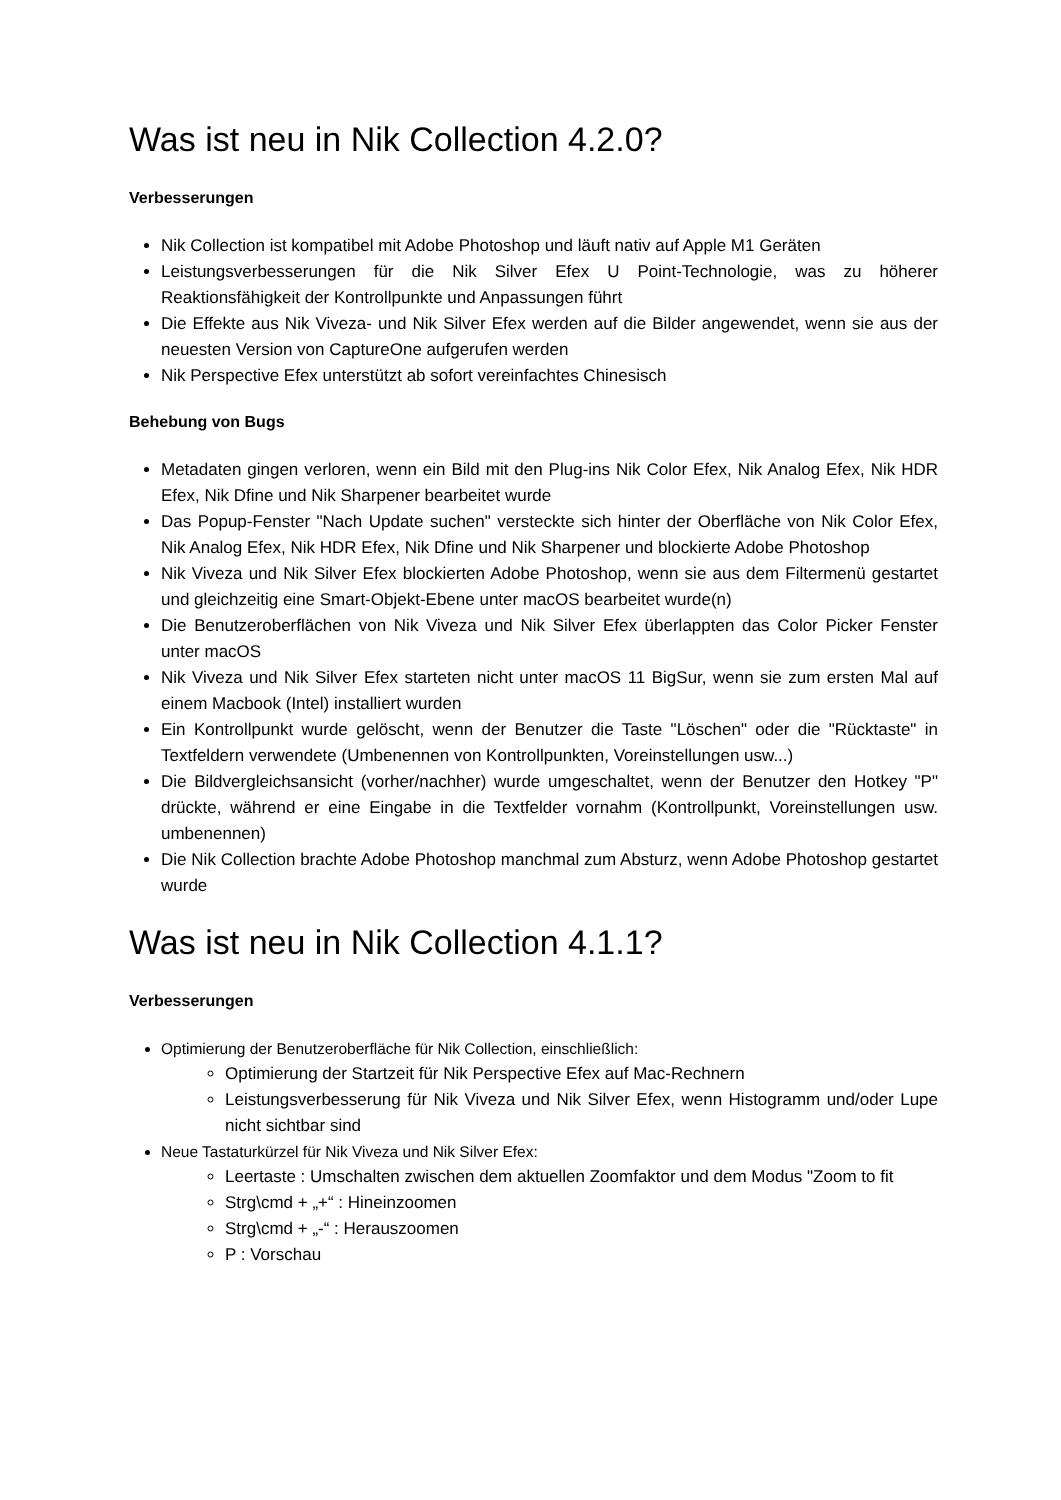Was ist neu in Nik Collection 4.2.0?
Verbesserungen
Nik Collection ist kompatibel mit Adobe Photoshop und läuft nativ auf Apple M1 Geräten
Leistungsverbesserungen für die Nik Silver Efex U Point-Technologie, was zu höherer Reaktionsfähigkeit der Kontrollpunkte und Anpassungen führt
Die Effekte aus Nik Viveza- und Nik Silver Efex werden auf die Bilder angewendet, wenn sie aus der neuesten Version von CaptureOne aufgerufen werden
Nik Perspective Efex unterstützt ab sofort vereinfachtes Chinesisch
Behebung von Bugs
Metadaten gingen verloren, wenn ein Bild mit den Plug-ins Nik Color Efex, Nik Analog Efex, Nik HDR Efex, Nik Dfine und Nik Sharpener bearbeitet wurde
Das Popup-Fenster "Nach Update suchen" versteckte sich hinter der Oberfläche von Nik Color Efex, Nik Analog Efex, Nik HDR Efex, Nik Dfine und Nik Sharpener und blockierte Adobe Photoshop
Nik Viveza und Nik Silver Efex blockierten Adobe Photoshop, wenn sie aus dem Filtermenü gestartet und gleichzeitig eine Smart-Objekt-Ebene unter macOS bearbeitet wurde(n)
Die Benutzeroberflächen von Nik Viveza und Nik Silver Efex überlappten das Color Picker Fenster unter macOS
Nik Viveza und Nik Silver Efex starteten nicht unter macOS 11 BigSur, wenn sie zum ersten Mal auf einem Macbook (Intel) installiert wurden
Ein Kontrollpunkt wurde gelöscht, wenn der Benutzer die Taste "Löschen" oder die "Rücktaste" in Textfeldern verwendete (Umbenennen von Kontrollpunkten, Voreinstellungen usw...)
Die Bildvergleichsansicht (vorher/nachher) wurde umgeschaltet, wenn der Benutzer den Hotkey "P" drückte, während er eine Eingabe in die Textfelder vornahm (Kontrollpunkt, Voreinstellungen usw. umbenennen)
Die Nik Collection brachte Adobe Photoshop manchmal zum Absturz, wenn Adobe Photoshop gestartet wurde
Was ist neu in Nik Collection 4.1.1?
Verbesserungen
Optimierung der Benutzeroberfläche für Nik Collection, einschließlich:
Optimierung der Startzeit für Nik Perspective Efex auf Mac-Rechnern
Leistungsverbesserung für Nik Viveza und Nik Silver Efex, wenn Histogramm und/oder Lupe nicht sichtbar sind
Neue Tastaturkürzel für Nik Viveza und Nik Silver Efex:
Leertaste : Umschalten zwischen dem aktuellen Zoomfaktor und dem Modus "Zoom to fit
Strg\cmd + „+“ : Hineinzoomen
Strg\cmd + „-“ : Herauszoomen
P : Vorschau